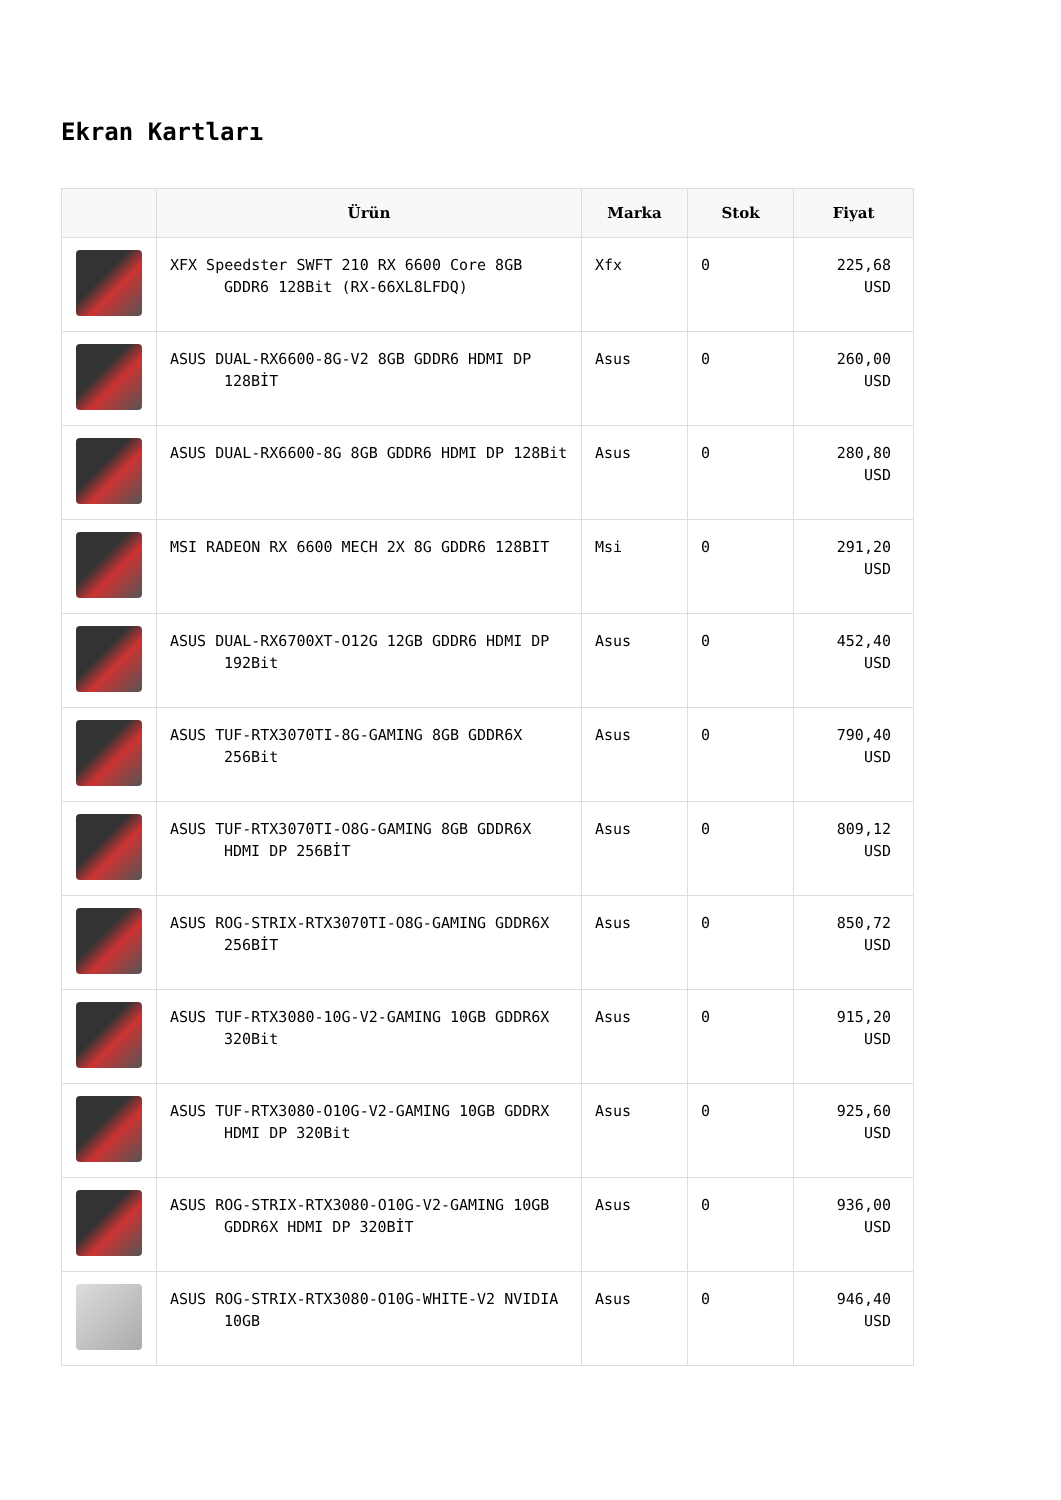Ekran Kartları
| | Ürün | Marka | Stok | Fiyat |
| --- | --- | --- | --- | --- |
| | XFX Speedster SWFT 210 RX 6600 Core 8GB GDDR6 128Bit (RX-66XL8LFDQ) | Xfx | 0 | 225,68 USD |
| | ASUS DUAL-RX6600-8G-V2 8GB GDDR6 HDMI DP 128BİT | Asus | 0 | 260,00 USD |
| | ASUS DUAL-RX6600-8G 8GB GDDR6 HDMI DP 128Bit | Asus | 0 | 280,80 USD |
| | MSI RADEON RX 6600 MECH 2X 8G GDDR6 128BIT | Msi | 0 | 291,20 USD |
| | ASUS DUAL-RX6700XT-O12G 12GB GDDR6 HDMI DP 192Bit | Asus | 0 | 452,40 USD |
| | ASUS TUF-RTX3070TI-8G-GAMING 8GB GDDR6X 256Bit | Asus | 0 | 790,40 USD |
| | ASUS TUF-RTX3070TI-O8G-GAMING 8GB GDDR6X HDMI DP 256BİT | Asus | 0 | 809,12 USD |
| | ASUS ROG-STRIX-RTX3070TI-O8G-GAMING GDDR6X 256BİT | Asus | 0 | 850,72 USD |
| | ASUS TUF-RTX3080-10G-V2-GAMING 10GB GDDR6X 320Bit | Asus | 0 | 915,20 USD |
| | ASUS TUF-RTX3080-O10G-V2-GAMING 10GB GDDRX HDMI DP 320Bit | Asus | 0 | 925,60 USD |
| | ASUS ROG-STRIX-RTX3080-O10G-V2-GAMING 10GB GDDR6X HDMI DP 320BİT | Asus | 0 | 936,00 USD |
| | ASUS ROG-STRIX-RTX3080-O10G-WHITE-V2 NVIDIA 10GB | Asus | 0 | 946,40 USD |